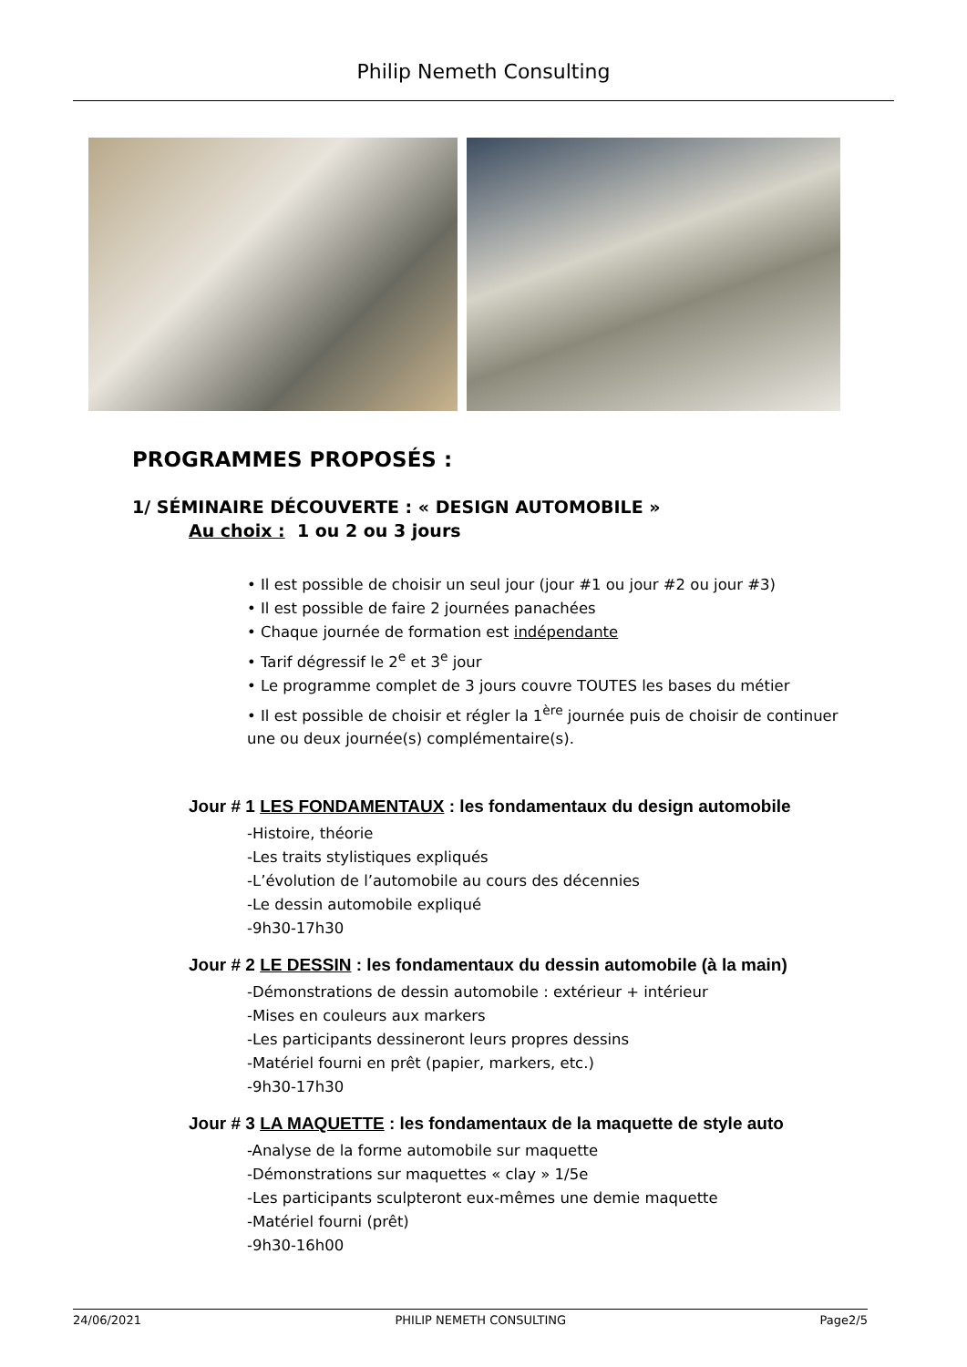Philip Nemeth Consulting
PROGRAMMES PROPOSÉS :
1/ SÉMINAIRE DÉCOUVERTE : « DESIGN AUTOMOBILE »
Au choix : 1 ou 2 ou 3 jours
• Il est possible de choisir un seul jour (jour #1 ou jour #2 ou jour #3)
• Il est possible de faire 2 journées panachées
• Chaque journée de formation est indépendante
• Tarif dégressif le 2<sup>e</sup> et 3<sup>e</sup> jour
• Le programme complet de 3 jours couvre TOUTES les bases du métier
• Il est possible de choisir et régler la 1<sup>ère</sup> journée puis de choisir de continuer une ou deux journée(s) complémentaire(s).
Jour # 1 LES FONDAMENTAUX : les fondamentaux du design automobile
-Histoire, théorie
-Les traits stylistiques expliqués
-L’évolution de l’automobile au cours des décennies
-Le dessin automobile expliqué
-9h30-17h30
Jour # 2 LE DESSIN : les fondamentaux du dessin automobile (à la main)
-Démonstrations de dessin automobile : extérieur + intérieur
-Mises en couleurs aux markers
-Les participants dessineront leurs propres dessins
-Matériel fourni en prêt (papier, markers, etc.)
-9h30-17h30
Jour # 3 LA MAQUETTE : les fondamentaux de la maquette de style auto
-Analyse de la forme automobile sur maquette
-Démonstrations sur maquettes « clay » 1/5e
-Les participants sculpteront eux-mêmes une demie maquette
-Matériel fourni (prêt)
-9h30-16h00
24/06/2021 PHILIP NEMETH CONSULTING Page2/5